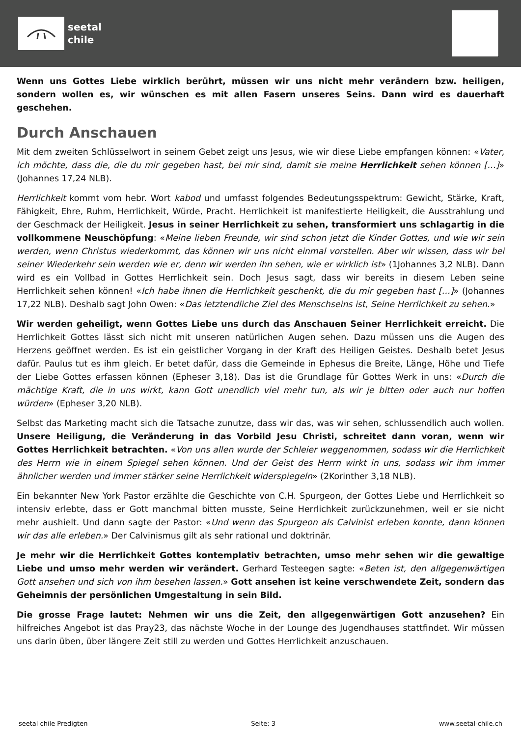seetal
chile
Wenn uns Gottes Liebe wirklich berührt, müssen wir uns nicht mehr verändern bzw. heiligen, sondern wollen es, wir wünschen es mit allen Fasern unseres Seins. Dann wird es dauerhaft geschehen.
Durch Anschauen
Mit dem zweiten Schlüsselwort in seinem Gebet zeigt uns Jesus, wie wir diese Liebe empfangen können: «Vater, ich möchte, dass die, die du mir gegeben hast, bei mir sind, damit sie meine Herrlichkeit sehen können […]» (Johannes 17,24 NLB).
Herrlichkeit kommt vom hebr. Wort kabod und umfasst folgendes Bedeutungsspektrum: Gewicht, Stärke, Kraft, Fähigkeit, Ehre, Ruhm, Herrlichkeit, Würde, Pracht. Herrlichkeit ist manifestierte Heiligkeit, die Ausstrahlung und der Geschmack der Heiligkeit. Jesus in seiner Herrlichkeit zu sehen, transformiert uns schlagartig in die vollkommene Neuschöpfung: «Meine lieben Freunde, wir sind schon jetzt die Kinder Gottes, und wie wir sein werden, wenn Christus wiederkommt, das können wir uns nicht einmal vorstellen. Aber wir wissen, dass wir bei seiner Wiederkehr sein werden wie er, denn wir werden ihn sehen, wie er wirklich ist» (1Johannes 3,2 NLB). Dann wird es ein Vollbad in Gottes Herrlichkeit sein. Doch Jesus sagt, dass wir bereits in diesem Leben seine Herrlichkeit sehen können! «Ich habe ihnen die Herrlichkeit geschenkt, die du mir gegeben hast […]» (Johannes 17,22 NLB). Deshalb sagt John Owen: «Das letztendliche Ziel des Menschseins ist, Seine Herrlichkeit zu sehen.»
Wir werden geheiligt, wenn Gottes Liebe uns durch das Anschauen Seiner Herrlichkeit erreicht. Die Herrlichkeit Gottes lässt sich nicht mit unseren natürlichen Augen sehen. Dazu müssen uns die Augen des Herzens geöffnet werden. Es ist ein geistlicher Vorgang in der Kraft des Heiligen Geistes. Deshalb betet Jesus dafür. Paulus tut es ihm gleich. Er betet dafür, dass die Gemeinde in Ephesus die Breite, Länge, Höhe und Tiefe der Liebe Gottes erfassen können (Epheser 3,18). Das ist die Grundlage für Gottes Werk in uns: «Durch die mächtige Kraft, die in uns wirkt, kann Gott unendlich viel mehr tun, als wir je bitten oder auch nur hoffen würden» (Epheser 3,20 NLB).
Selbst das Marketing macht sich die Tatsache zunutze, dass wir das, was wir sehen, schlussendlich auch wollen. Unsere Heiligung, die Veränderung in das Vorbild Jesu Christi, schreitet dann voran, wenn wir Gottes Herrlichkeit betrachten. «Von uns allen wurde der Schleier weggenommen, sodass wir die Herrlichkeit des Herrn wie in einem Spiegel sehen können. Und der Geist des Herrn wirkt in uns, sodass wir ihm immer ähnlicher werden und immer stärker seine Herrlichkeit widerspiegeln» (2Korinther 3,18 NLB).
Ein bekannter New York Pastor erzählte die Geschichte von C.H. Spurgeon, der Gottes Liebe und Herrlichkeit so intensiv erlebte, dass er Gott manchmal bitten musste, Seine Herrlichkeit zurückzunehmen, weil er sie nicht mehr aushielt. Und dann sagte der Pastor: «Und wenn das Spurgeon als Calvinist erleben konnte, dann können wir das alle erleben.» Der Calvinismus gilt als sehr rational und doktrinär.
Je mehr wir die Herrlichkeit Gottes kontemplativ betrachten, umso mehr sehen wir die gewaltige Liebe und umso mehr werden wir verändert. Gerhard Testeegen sagte: «Beten ist, den allgegenwärtigen Gott ansehen und sich von ihm besehen lassen.» Gott ansehen ist keine verschwendete Zeit, sondern das Geheimnis der persönlichen Umgestaltung in sein Bild.
Die grosse Frage lautet: Nehmen wir uns die Zeit, den allgegenwärtigen Gott anzusehen? Ein hilfreiches Angebot ist das Pray23, das nächste Woche in der Lounge des Jugendhauses stattfindet. Wir müssen uns darin üben, über längere Zeit still zu werden und Gottes Herrlichkeit anzuschauen.
seetal chile Predigten Seite: 3 www.seetal-chile.ch